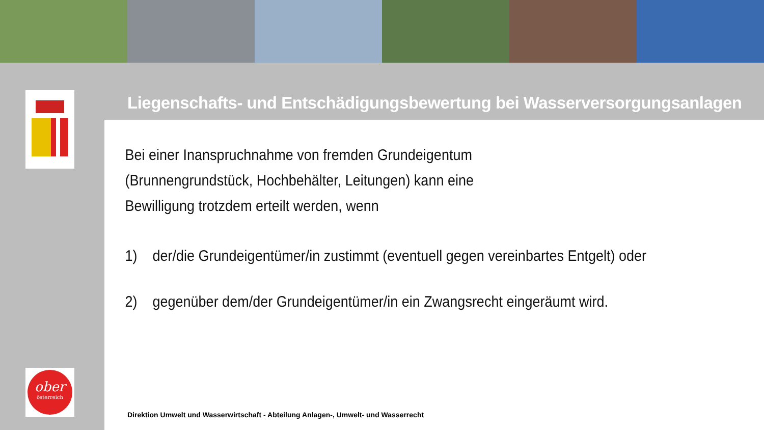Liegenschafts- und Entschädigungsbewertung bei Wasserversorgungsanlagen
Bei einer Inanspruchnahme von fremden Grundeigentum
(Brunnengrundstück, Hochbehälter, Leitungen) kann eine
Bewilligung trotzdem erteilt werden, wenn
1) der/die Grundeigentümer/in zustimmt (eventuell gegen vereinbartes Entgelt) oder
2) gegenüber dem/der Grundeigentümer/in ein Zwangsrecht eingeräumt wird.
Direktion Umwelt und Wasserwirtschaft - Abteilung Anlagen-, Umwelt- und Wasserrecht
ober
österreich